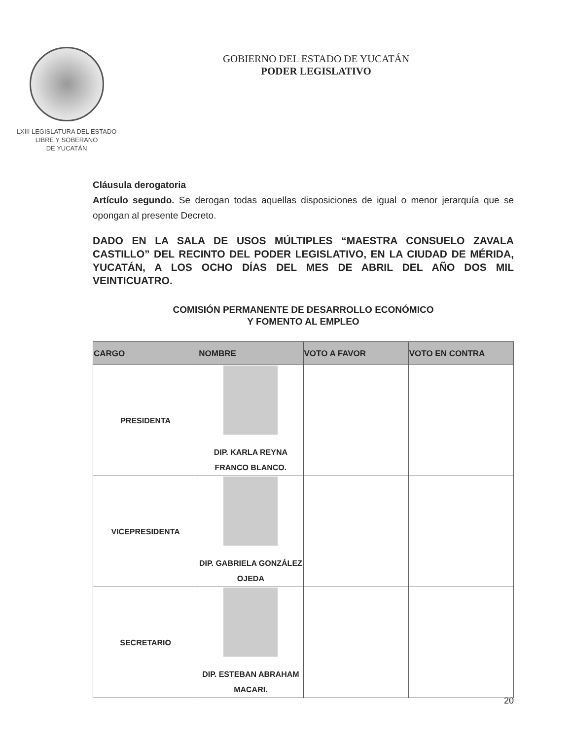LXIII LEGISLATURA DEL ESTADO
LIBRE Y SOBERANO
DE YUCATÁN
GOBIERNO DEL ESTADO DE YUCATÁN
PODER LEGISLATIVO
Cláusula derogatoria
Artículo segundo. Se derogan todas aquellas disposiciones de igual o menor jerarquía que se opongan al presente Decreto.
DADO EN LA SALA DE USOS MÚLTIPLES “MAESTRA CONSUELO ZAVALA CASTILLO” DEL RECINTO DEL PODER LEGISLATIVO, EN LA CIUDAD DE MÉRIDA, YUCATÁN, A LOS OCHO DÍAS DEL MES DE ABRIL DEL AÑO DOS MIL VEINTICUATRO.
COMISIÓN PERMANENTE DE DESARROLLO ECONÓMICO
Y FOMENTO AL EMPLEO
| CARGO | NOMBRE | VOTO A FAVOR | VOTO EN CONTRA |
| --- | --- | --- | --- |
| PRESIDENTA | DIP. KARLA REYNA FRANCO BLANCO. | | |
| VICEPRESIDENTA | DIP. GABRIELA GONZÁLEZ OJEDA | | |
| SECRETARIO | DIP. ESTEBAN ABRAHAM MACARI. | | |
20